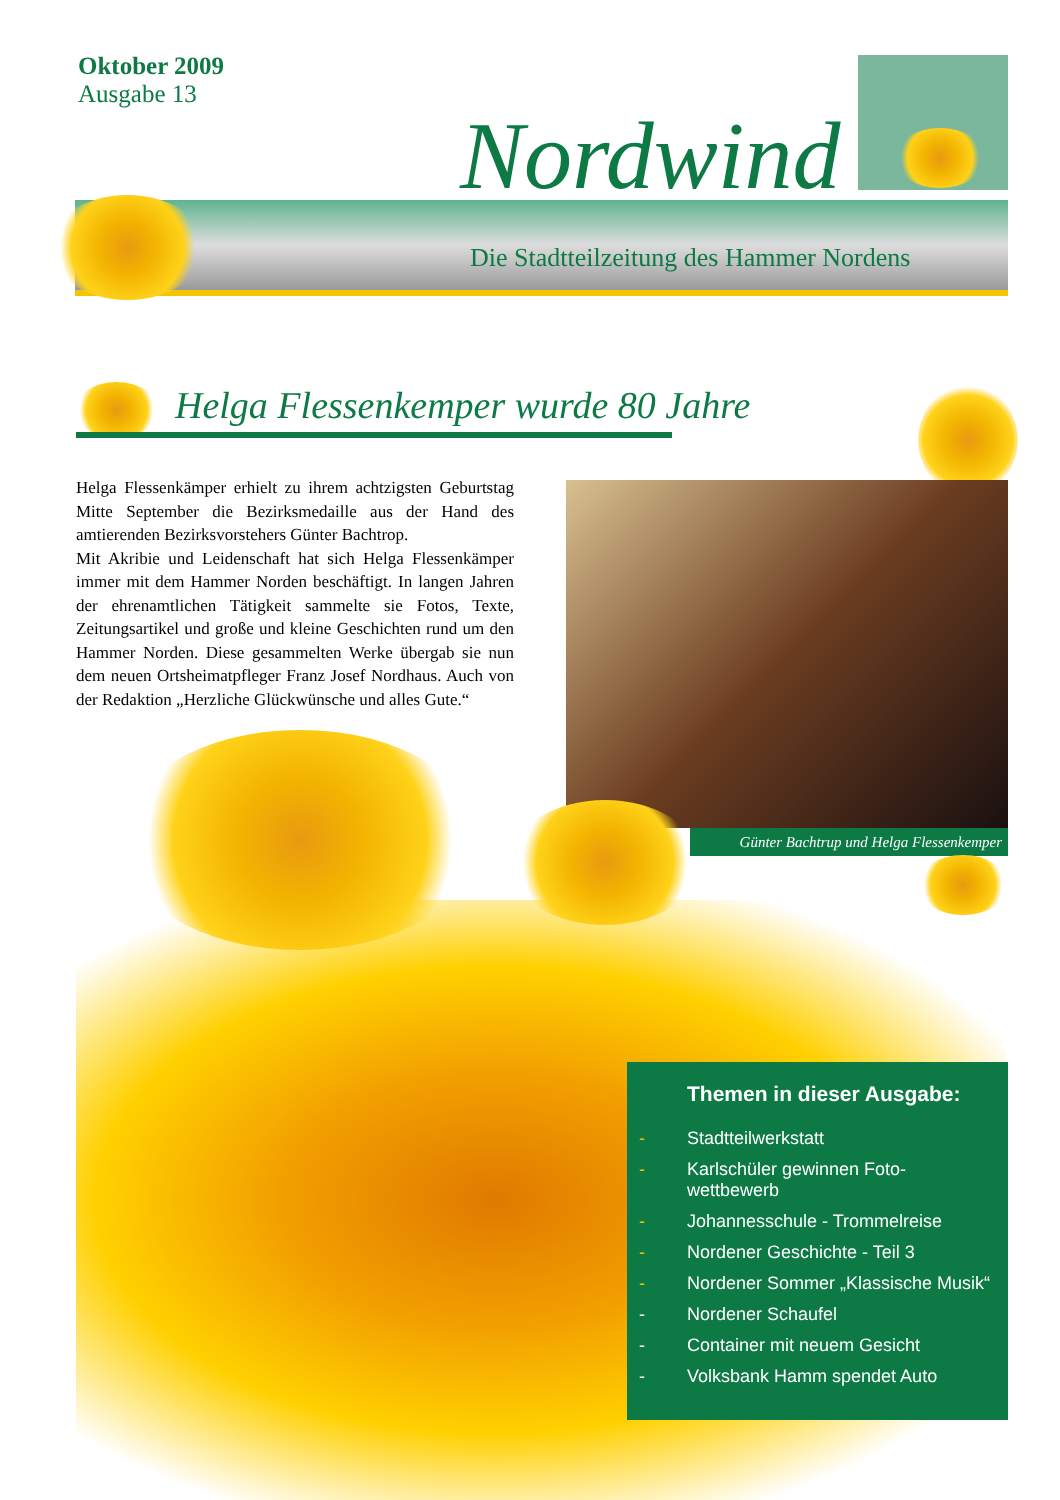Oktober 2009
Ausgabe 13
Nordwind
Die Stadtteilzeitung des Hammer Nordens
Helga Flessenkemper wurde 80 Jahre
Helga Flessenkämper erhielt zu ihrem achtzigsten Geburtstag Mitte September die Bezirksmedaille aus der Hand des amtierenden Bezirksvorstehers Günter Bachtrop.
Mit Akribie und Leidenschaft hat sich Helga Flessenkämper immer mit dem Hammer Norden beschäftigt. In langen Jahren der ehrenamtlichen Tätigkeit sammelte sie Fotos, Texte, Zeitungsartikel und große und kleine Geschichten rund um den Hammer Norden. Diese gesammelten Werke übergab sie nun dem neuen Ortsheimatpfleger Franz Josef Nordhaus. Auch von der Redaktion „Herzliche Glückwünsche und alles Gute.“
Günter Bachtrup und Helga Flessenkemper
Themen in dieser Ausgabe:
- Stadtteilwerkstatt
- Karlschüler gewinnen Foto-
wettbewerb
- Johannesschule - Trommelreise
- Nordener Geschichte - Teil 3
- Nordener Sommer „Klassische Musik“
- Nordener Schaufel
- Container mit neuem Gesicht
- Volksbank Hamm spendet Auto